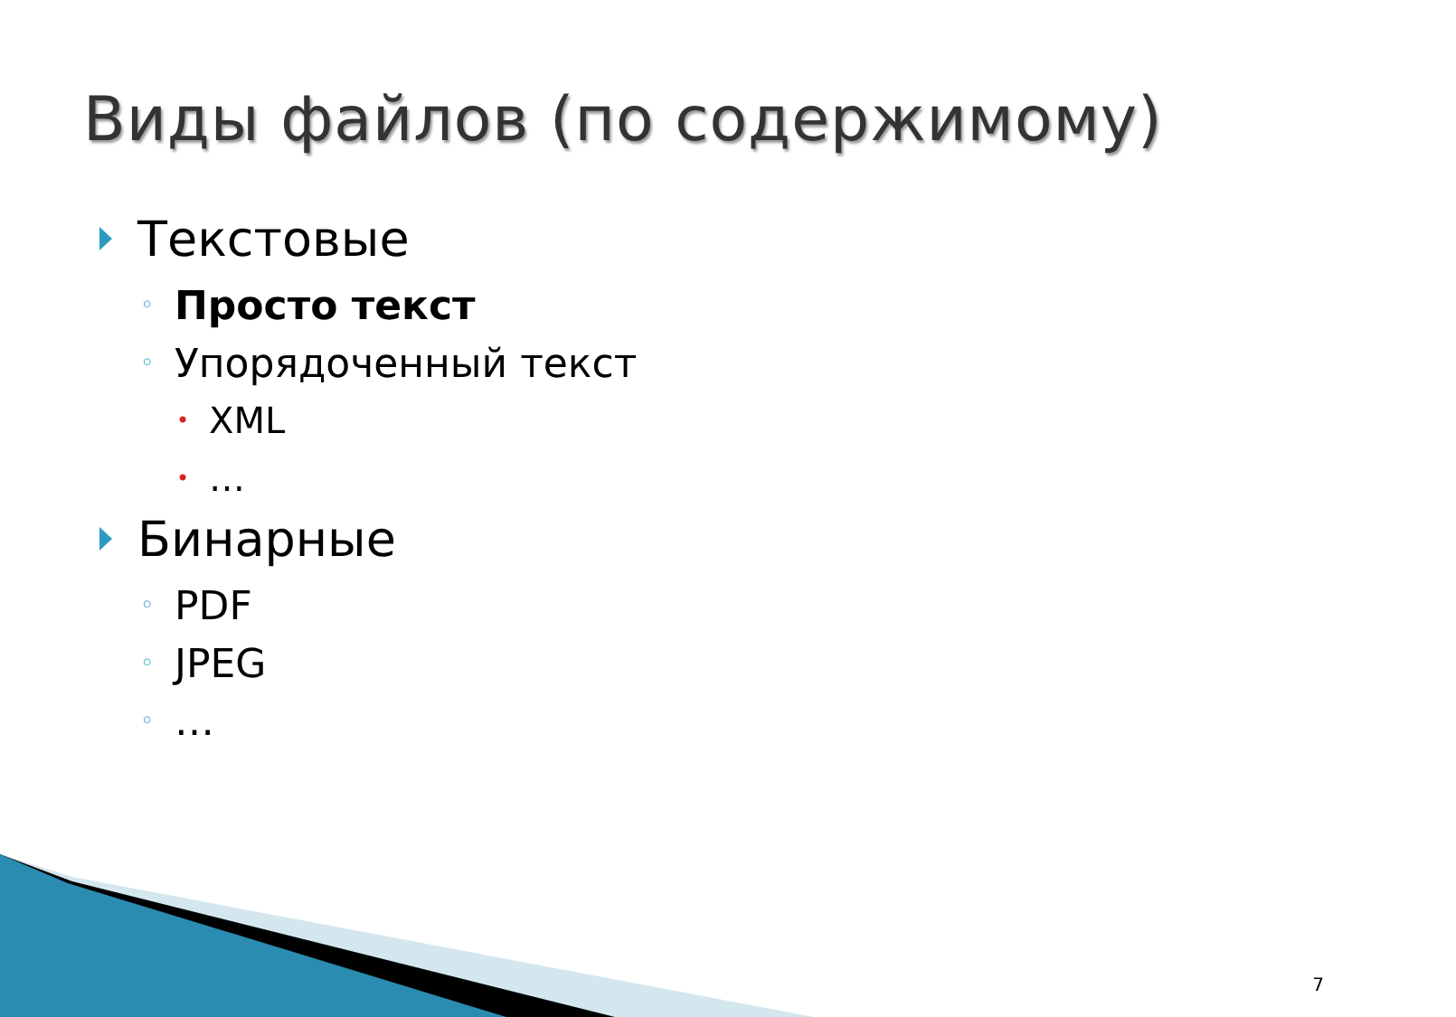Виды файлов (по содержимому)
Текстовые
◦ Просто текст
◦ Упорядоченный текст
• XML
• …
Бинарные
◦ PDF
◦ JPEG
◦ …
7